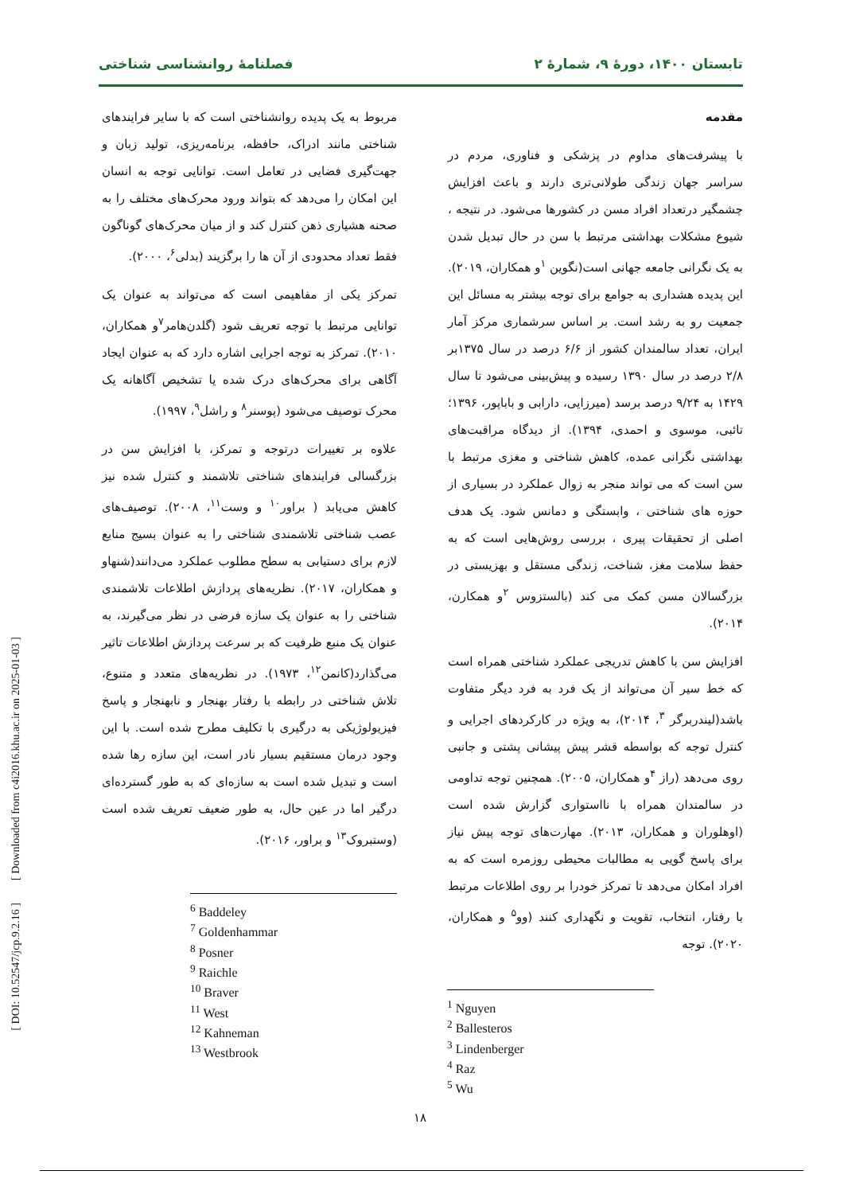تابستان ۱۴۰۰، دورهٔ ۹، شمارهٔ ۲ فصلنامهٔ روانشناسی شناختی
مقدمه
با پیشرفت‌های مداوم در پزشکی و فناوری، مردم در سراسر جهان زندگی طولانی‌تری دارند و باعث افزایش چشمگیر درتعداد افراد مسن در کشورها می‌شود. در نتیجه ، شیوع مشکلات بهداشتی مرتبط با سن در حال تبدیل شدن به یک نگرانی جامعه جهانی است(نگوین <sup>۱</sup>و همکاران، ۲۰۱۹). این پدیده هشداری به جوامع برای توجه بیشتر به مسائل این جمعیت رو به رشد است. بر اساس سرشماری مرکز آمار ایران، تعداد سالمندان کشور از ۶/۶ درصد در سال ۱۳۷۵بر ۲/۸ درصد در سال ۱۳۹۰ رسیده و پیش‌بینی می‌شود تا سال ۱۴۲۹ به ۹/۲۴ درصد برسد (میرزایی، دارابی و باباپور، ۱۳۹۶؛ تائبی، موسوی و احمدی، ۱۳۹۴). از دیدگاه مراقبت‌های بهداشتی نگرانی عمده، کاهش شناختی و مغزی مرتبط با سن است که می تواند منجر به زوال عملکرد در بسیاری از حوزه های شناختی ، وابستگی و دمانس شود. یک هدف اصلی از تحقیقات پیری ، بررسی روش‌هایی است که به حفظ سلامت مغز، شناخت، زندگی مستقل و بهزیستی در بزرگسالان مسن کمک می کند (بالستزوس <sup>۲</sup>و همکارن، ۲۰۱۴).
افزایش سن با کاهش تدریجی عملکرد شناختی همراه است که خط سیر آن می‌تواند از یک فرد به فرد دیگر متفاوت باشد(لیندربرگر <sup>۳</sup>، ۲۰۱۴)، به ویژه در کارکردهای اجرایی و کنترل توجه که بواسطه قشر پیش پیشانی پشتی و جانبی روی می‌دهد (راز <sup>۴</sup>و همکاران، ۲۰۰۵). همچنین توجه تداومی در سالمندان همراه با نااستواری گزارش شده است (اوهلوران و همکاران، ۲۰۱۳). مهارت‌های توجه پیش نیاز برای پاسخ گویی به مطالبات محیطی روزمره است که به افراد امکان می‌دهد تا تمرکز خودرا بر روی اطلاعات مرتبط با رفتار، انتخاب، تقویت و نگهداری کنند (وو<sup>۵</sup> و همکاران، ۲۰۲۰). توجه
<sup>1</sup> Nguyen
<sup>2</sup> Ballesteros
<sup>3</sup> Lindenberger
<sup>4</sup> Raz
<sup>5</sup> Wu
مربوط به یک پدیده روانشناختی است که با سایر فرایندهای شناختی مانند ادراک، حافظه، برنامه‌ریزی، تولید زبان و جهت‌گیری فضایی در تعامل است. توانایی توجه به انسان این امکان را می‌دهد که بتواند ورود محرک‌های مختلف را به صحنه هشیاری ذهن کنترل کند و از میان محرک‌های گوناگون فقط تعداد محدودی از آن ها را برگزیند (بدلی<sup>۶</sup>، ۲۰۰۰).
تمرکز یکی از مفاهیمی است که می‌تواند به عنوان یک توانایی مرتبط با توجه تعریف شود (گلدن‌هامر<sup>۷</sup>و همکاران، ۲۰۱۰). تمرکز به توجه اجرایی اشاره دارد که به عنوان ایجاد آگاهی برای محرک‌های درک شده یا تشخیص آگاهانه یک محرک توصیف می‌شود (پوسنر<sup>۸</sup> و راشل<sup>۹</sup>، ۱۹۹۷).
علاوه بر تغییرات درتوجه و تمرکز، با افزایش سن در بزرگسالی فرایندهای شناختی تلاشمند و کنترل شده نیز کاهش می‌یابد ( براور<sup>۱۰</sup> و وست<sup>۱۱</sup>، ۲۰۰۸). توصیف‌های عصب شناختی تلاشمندی شناختی را به عنوان بسیج منابع لازم برای دستیابی به سطح مطلوب عملکرد می‌دانند(شنهاو و همکاران، ۲۰۱۷). نظریه‌های پردازش اطلاعات تلاشمندی شناختی را به عنوان یک سازه فرضی در نظر می‌گیرند، به عنوان یک منبع ظرفیت که بر سرعت پردازش اطلاعات تاثیر می‌گذارد(کانمن<sup>۱۲</sup>، ۱۹۷۳). در نظریه‌های متعدد و متنوع، تلاش شناختی در رابطه با رفتار بهنجار و نابهنجار و پاسخ فیزیولوژیکی به درگیری با تکلیف مطرح شده است. با این وجود درمان مستقیم بسیار نادر است، این سازه رها شده است و تبدیل شده است به سازه‌ای که به طور گسترده‌ای درگیر اما در عین حال، به طور ضعیف تعریف شده است (وستبروک<sup>۱۳</sup> و براور، ۲۰۱۶).
<sup>6</sup> Baddeley
<sup>7</sup> Goldenhammar
<sup>8</sup> Posner
<sup>9</sup> Raichle
<sup>10</sup> Braver
<sup>11</sup> West
<sup>12</sup> Kahneman
<sup>13</sup> Westbrook
[ DOI: 10.52547/jcp.9.2.16 ] [ Downloaded from c4i2016.khu.ac.ir on 2025-01-03 ]
۱۸